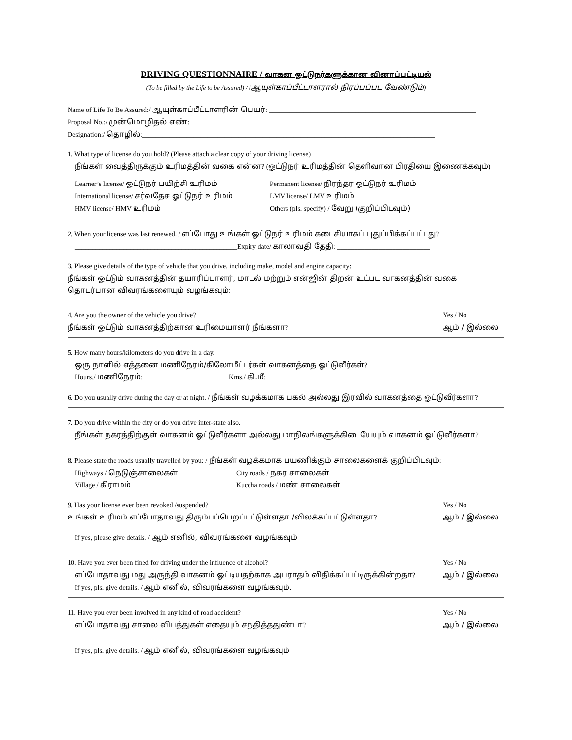DRIVING QUESTIONNAIRE / வாகன ஓட்டுநர்களுக்கான வினாப்பட்டியல்
(To be filled by the Life to be Assured) / (ஆயுள்காப்பீட்டாளரால் நிரப்பப்பட வேண்டும்)
Name of Life To Be Assured:/ ஆயுள்காப்பீட்டாளரின் பெயர்: ____________________________________________________________
Proposal No.:/ முன்மொழிதல் எண்: __________________________________________________________________________
Designation:/ தொழில்:_____________________________________________________________________________________
1. What type of license do you hold? (Please attach a clear copy of your driving license)
நீங்கள் வைத்திருக்கும் உரிமத்தின் வகை என்ன? (ஓட்டுநர் உரிமத்தின் தெளிவான பிரதியை இணைக்கவும்)
Learner’s license/ ஓட்டுநர் பயிற்சி உரிமம்
Permanent license/ நிரந்தர ஓட்டுநர் உரிமம்
International license/ சர்வதேச ஓட்டுநர் உரிமம்
LMV license/ LMV உரிமம்
HMV license/ HMV உரிமம்
Others (pls. specify) / வேறு (குறிப்பிடவும்)
2. When your license was last renewed. / எப்போது உங்கள் ஓட்டுநர் உரிமம் கடைசியாகப் புதுப்பிக்கப்பட்டது?
_______________________________________________Expiry date/ காலாவதி தேதி: ___________________________
3. Please give details of the type of vehicle that you drive, including make, model and engine capacity:
நீங்கள் ஓட்டும் வாகனத்தின் தயாரிப்பாளர், மாடல் மற்றும் என்ஜின் திறன் உட்பட வாகனத்தின் வகை தொடர்பான விவரங்களையும் வழங்கவும்:
4. Are you the owner of the vehicle you drive?
நீங்கள் ஓட்டும் வாகனத்திற்கான உரிமையாளர் நீங்களா?
Yes / No
ஆம் / இல்லை
5. How many hours/kilometers do you drive in a day.
ஒரு நாளில் எத்தனை மணிநேரம்/கிலோமீட்டர்கள் வாகனத்தை ஓட்டுவீர்கள்?
Hours./ மணிநேரம்: ________________________ Kms./ கி.மீ: ______________________________________________
6. Do you usually drive during the day or at night. / நீங்கள் வழக்கமாக பகல் அல்லது இரவில் வாகனத்தை ஓட்டுவீர்களா?
7. Do you drive within the city or do you drive inter-state also.
நீங்கள் நகரத்திற்குள் வாகனம் ஓட்டுவீர்களா அல்லது மாநிலங்களுக்கிடையேயும் வாகனம் ஓட்டுவீர்களா?
8. Please state the roads usually travelled by you: / நீங்கள் வழக்கமாக பயணிக்கும் சாலைகளைக் குறிப்பிடவும்:
Highways / நெடுஞ்சாலைகள்
City roads / நகர சாலைகள்
Village / கிராமம்
Kuccha roads / மண் சாலைகள்
9. Has your license ever been revoked /suspended?
உங்கள் உரிமம் எப்போதாவது திரும்பப்பெறப்பட்டுள்ளதா /விலக்கப்பட்டுள்ளதா?
Yes / No
ஆம் / இல்லை
If yes, please give details. / ஆம் எனில், விவரங்களை வழங்கவும்
10. Have you ever been fined for driving under the influence of alcohol?
எப்போதாவது மது அருந்தி வாகனம் ஓட்டியதற்காக அபராதம் விதிக்கப்பட்டிருக்கின்றதா?
If yes, pls. give details. / ஆம் எனில், விவரங்களை வழங்கவும்.
Yes / No
ஆம் / இல்லை
11. Have you ever been involved in any kind of road accident?
எப்போதாவது சாலை விபத்துகள் எதையும் சந்தித்ததுண்டா?
Yes / No
ஆம் / இல்லை
If yes, pls. give details. / ஆம் எனில், விவரங்களை வழங்கவும்